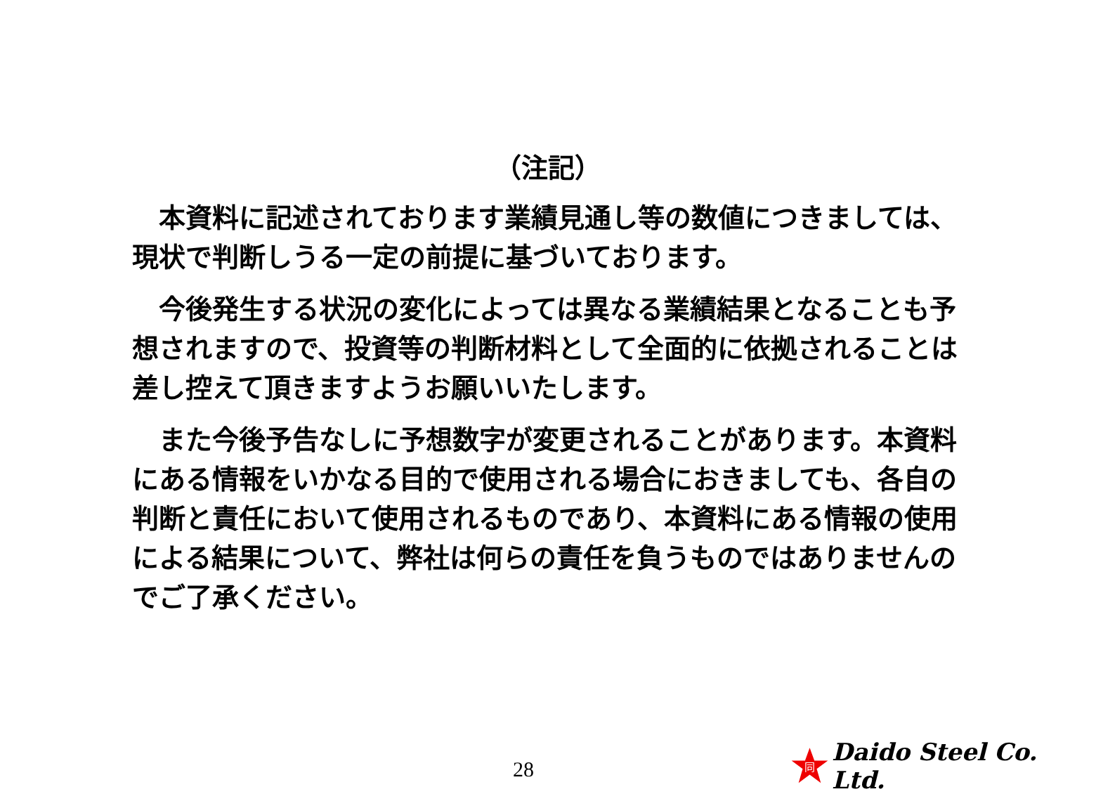（注記）
　本資料に記述されております業績見通し等の数値につきましては、現状で判断しうる一定の前提に基づいております。
　今後発生する状況の変化によっては異なる業績結果となることも予想されますので、投資等の判断材料として全面的に依拠されることは差し控えて頂きますようお願いいたします。
　また今後予告なしに予想数字が変更されることがあります。本資料にある情報をいかなる目的で使用される場合におきましても、各自の判断と責任において使用されるものであり、本資料にある情報の使用による結果について、弊社は何らの責任を負うものではありませんのでご了承ください。
28
同
Daido Steel Co. Ltd.